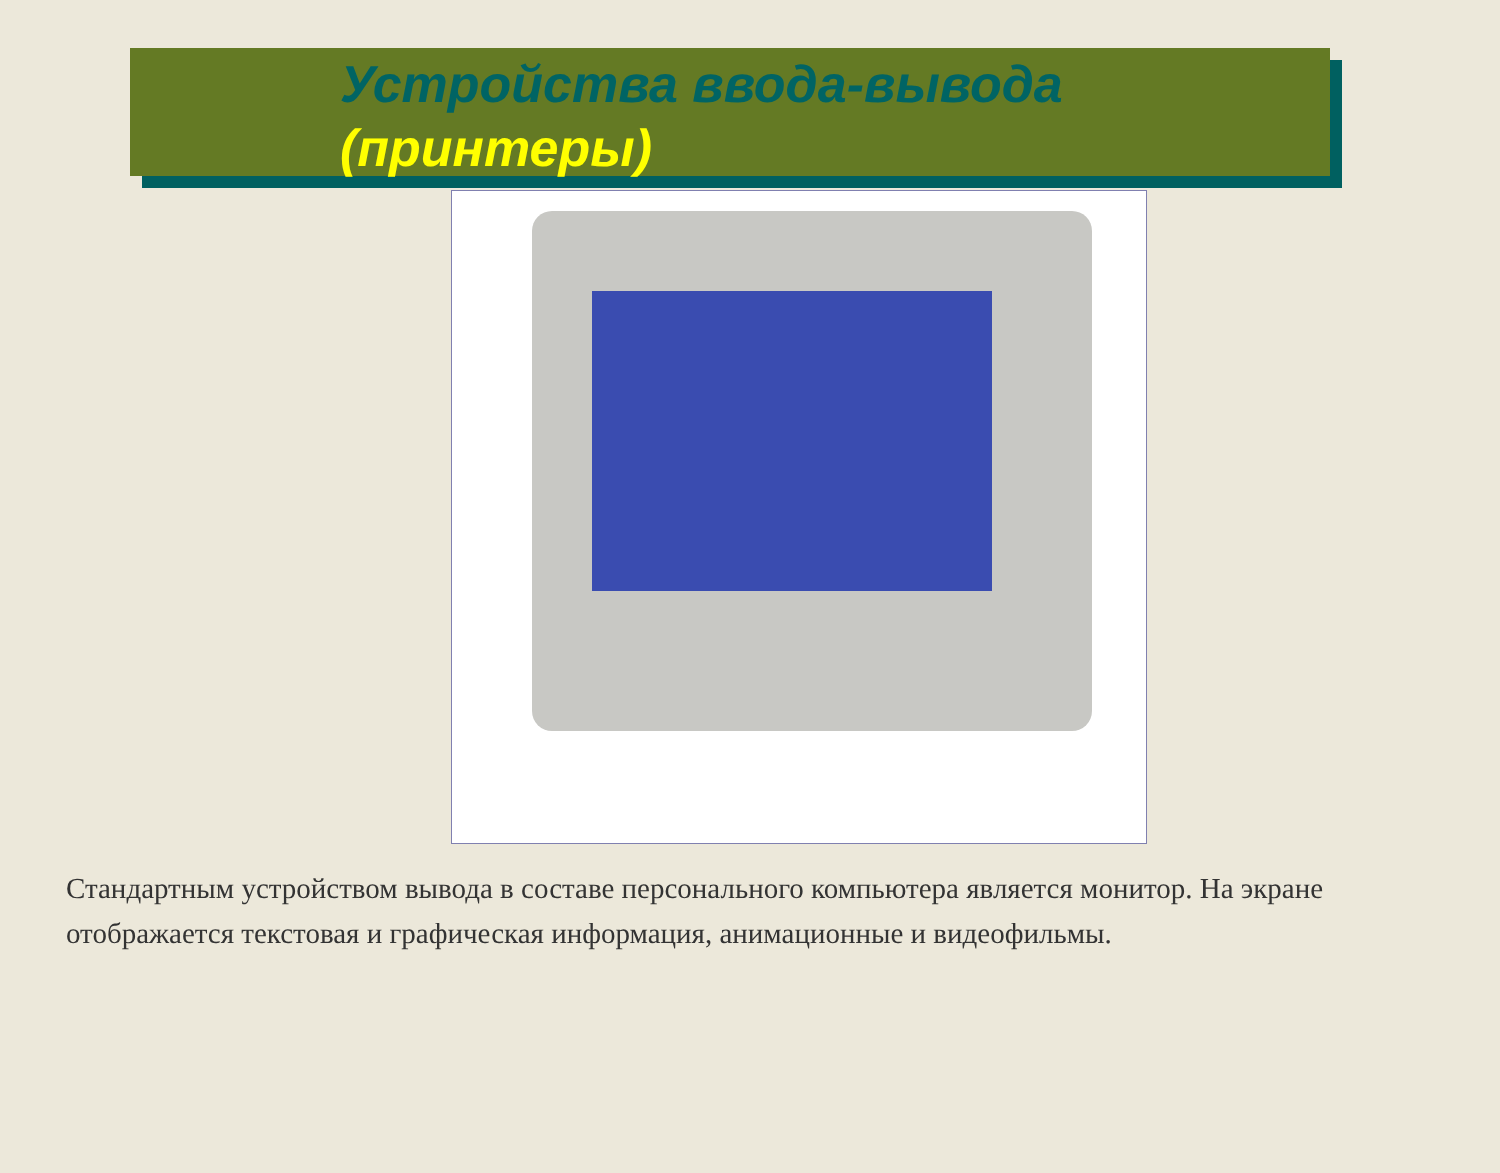Устройства ввода-вывода
(принтеры)
Стандартным устройством вывода в составе персонального компьютера является монитор. На экране отображается текстовая и графическая информация, анимационные и видеофильмы.